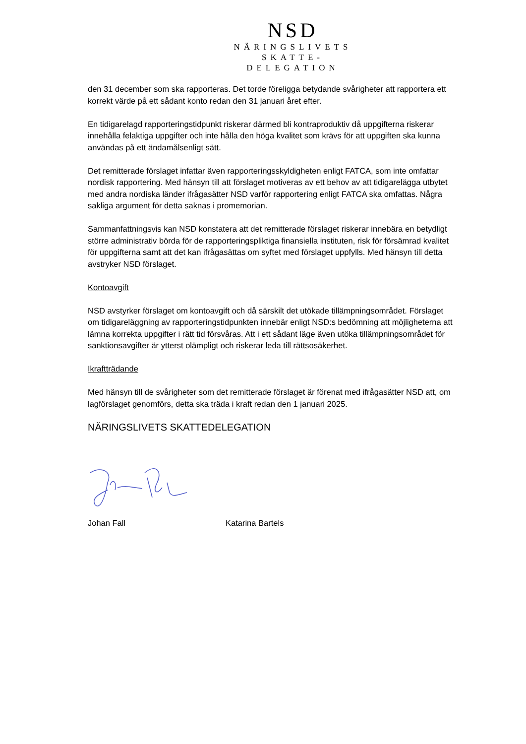NSD
NÄRINGSLIVETS
SKATTE-
DELEGATION
den 31 december som ska rapporteras. Det torde föreligga betydande svårigheter att rapportera ett korrekt värde på ett sådant konto redan den 31 januari året efter.
En tidigarelagd rapporteringstidpunkt riskerar därmed bli kontraproduktiv då uppgifterna riskerar innehålla felaktiga uppgifter och inte hålla den höga kvalitet som krävs för att uppgiften ska kunna användas på ett ändamålsenligt sätt.
Det remitterade förslaget infattar även rapporteringsskyldigheten enligt FATCA, som inte omfattar nordisk rapportering. Med hänsyn till att förslaget motiveras av ett behov av att tidigarelägga utbytet med andra nordiska länder ifrågasätter NSD varför rapportering enligt FATCA ska omfattas. Några sakliga argument för detta saknas i promemorian.
Sammanfattningsvis kan NSD konstatera att det remitterade förslaget riskerar innebära en betydligt större administrativ börda för de rapporteringspliktiga finansiella instituten, risk för försämrad kvalitet för uppgifterna samt att det kan ifrågasättas om syftet med förslaget uppfylls. Med hänsyn till detta avstryker NSD förslaget.
Kontoavgift
NSD avstyrker förslaget om kontoavgift och då särskilt det utökade tillämpningsområdet. Förslaget om tidigareläggning av rapporteringstidpunkten innebär enligt NSD:s bedömning att möjligheterna att lämna korrekta uppgifter i rätt tid försvåras. Att i ett sådant läge även utöka tillämpningsområdet för sanktionsavgifter är ytterst olämpligt och riskerar leda till rättsosäkerhet.
Ikraftträdande
Med hänsyn till de svårigheter som det remitterade förslaget är förenat med ifrågasätter NSD att, om lagförslaget genomförs, detta ska träda i kraft redan den 1 januari 2025.
NÄRINGSLIVETS SKATTEDELEGATION
Johan Fall Katarina Bartels